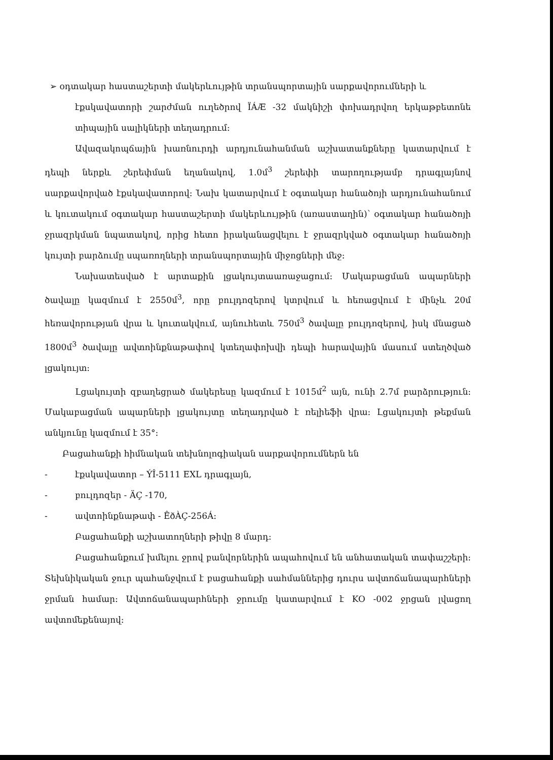➢ օդտակար հաստաշերտի մակերևույթին տրանսպորտային սարքավորումների և
էքսկավատորի շարժման ուղեծրով ÏÁÆ -32 մակնիշի փոխադրվող երկաթբետոնե տիպային սալիկների տեղադրում:
Ավազակոպճային խառնուրդի արդյունահանման աշխատանքները կատարվում է դեպի ներքև շերեփման եղանակով, 1.0մ<sup>3</sup> շերեփի տարողությամբ դրագլայնով սարքավորված էքսկավատորով: Նախ կատարվում է օգտակար հանածոյի արդյունահանում և կուտակում օգտակար հաստաշերտի մակերևույթին (առաստաղին)՝ օգտակար հանածոյի ջրազրկման նպատակով, որից հետո իրականացվելու է ջրազրկված օգտակար հանածոյի կույտի բարձումը սպառողների տրանսպորտային միջոցների մեջ:
Նախատեսված է արտաքին լցակույտաառաջացում: Մակաբացման ապարների ծավալը կազմում է 2550մ<sup>3</sup>, որը բուլդոզերով կտրվում և հեռացվում է մինչև 20մ հեռավորության վրա և կուտակվում, այնուհետև 750մ<sup>3</sup> ծավալը բուլդոզերով, իսկ մնացած 1800մ<sup>3</sup> ծավալը ավտոինքնաթափով կտեղափոխվի դեպի հարավային մասում ստեղծված լցակույտ:
Լցակույտի զբաղեցրած մակերեսը կազմում է 1015մ<sup>2</sup> այն, ունի 2.7մ բարձրություն: Մակաբացման ապարների լցակույտը տեղադրված է ռելիեֆի վրա: Լցակույտի թեքման անկյունը կազմում է 35°:
Բացահանքի հիմնական տեխնոլոգիական սարքավորումներն են
- էքսկավատոր – ÝÎ-5111 EXL դրագլայն,
- բուլդոզեր - ÄÇ -170,
- ավտոինքնաթափ - ÊðÀÇ-256Á:
Բացահանքի աշխատողների թիվը 8 մարդ:
Բացահանքում խմելու ջրով բանվորներին ապահովում են անհատական տափաշշերի: Տեխնիկական ջուր պահանջվում է բացահանքի սահմաններից դուրս ավտոճանապարհների ջրման համար: Ավտոճանապարհների ջրումը կատարվում է KO -002 ջրցան լվացող ավտոմեքենայով: